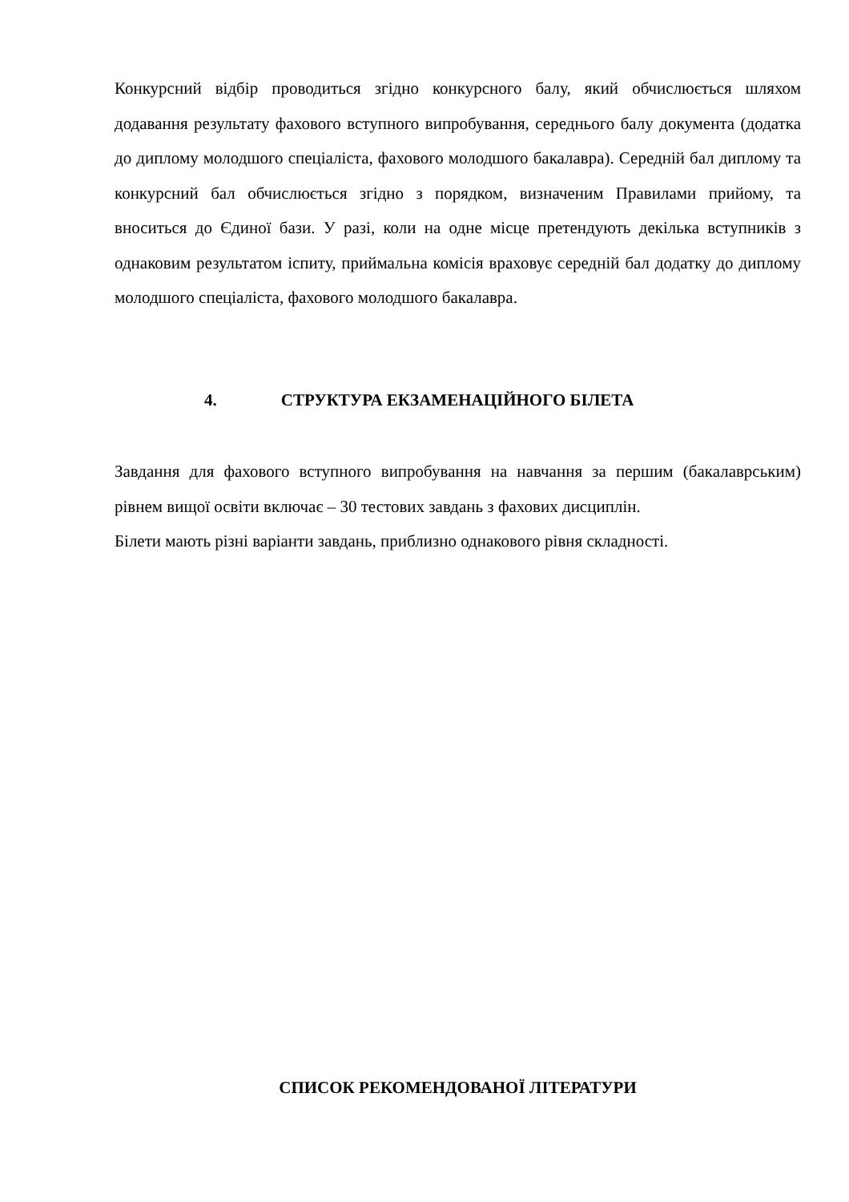Конкурсний відбір проводиться згідно конкурсного балу, який обчислюється шляхом додавання результату фахового вступного випробування, середнього балу документа (додатка до диплому молодшого спеціаліста, фахового молодшого бакалавра). Середній бал диплому та конкурсний бал обчислюється згідно з порядком, визначеним Правилами прийому, та вноситься до Єдиної бази. У разі, коли на одне місце претендують декілька вступників з однаковим результатом іспиту, приймальна комісія враховує середній бал додатку до диплому молодшого спеціаліста, фахового молодшого бакалавра.
4. СТРУКТУРА ЕКЗАМЕНАЦІЙНОГО БІЛЕТА
Завдання для фахового вступного випробування на навчання за першим (бакалаврським) рівнем вищої освіти включає – 30 тестових завдань з фахових дисциплін.
Білети мають різні варіанти завдань, приблизно однакового рівня складності.
СПИСОК РЕКОМЕНДОВАНОЇ ЛІТЕРАТУРИ